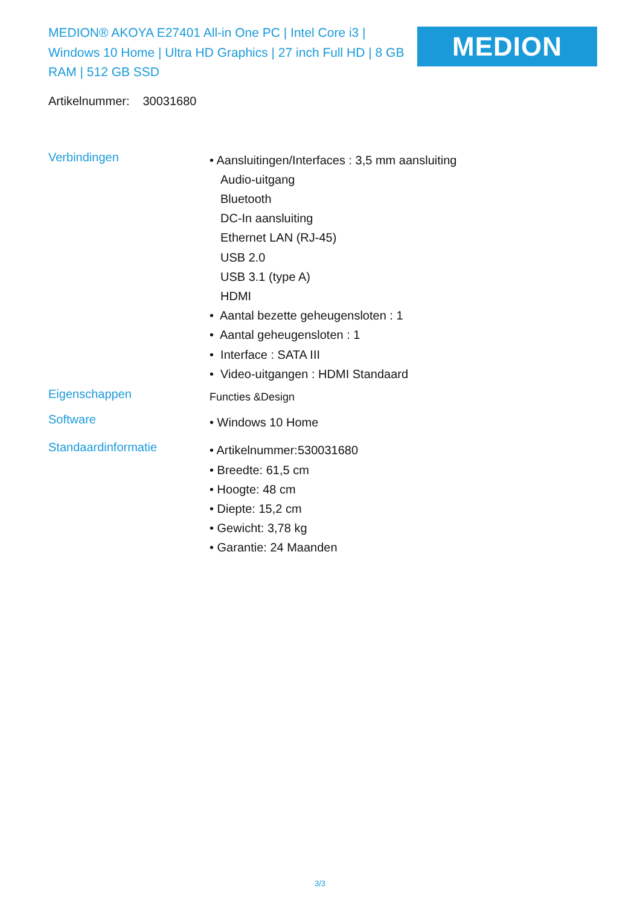MEDION® AKOYA E27401 All-in One PC | Intel Core i3 | Windows 10 Home | Ultra HD Graphics | 27 inch Full HD | 8 GB RAM | 512 GB SSD
MEDION
Artikelnummer: 30031680
Verbindingen
• Aansluitingen/Interfaces : 3,5 mm aansluiting
Audio-uitgang
Bluetooth
DC-In aansluiting
Ethernet LAN (RJ-45)
USB 2.0
USB 3.1 (type A)
HDMI
• Aantal bezette geheugensloten : 1
• Aantal geheugensloten : 1
• Interface : SATA III
• Video-uitgangen : HDMI Standaard
Eigenschappen
Functies &Design
Software
• Windows 10 Home
Standaardinformatie
• Artikelnummer:530031680
• Breedte: 61,5 cm
• Hoogte: 48 cm
• Diepte: 15,2 cm
• Gewicht: 3,78 kg
• Garantie: 24 Maanden
3/3